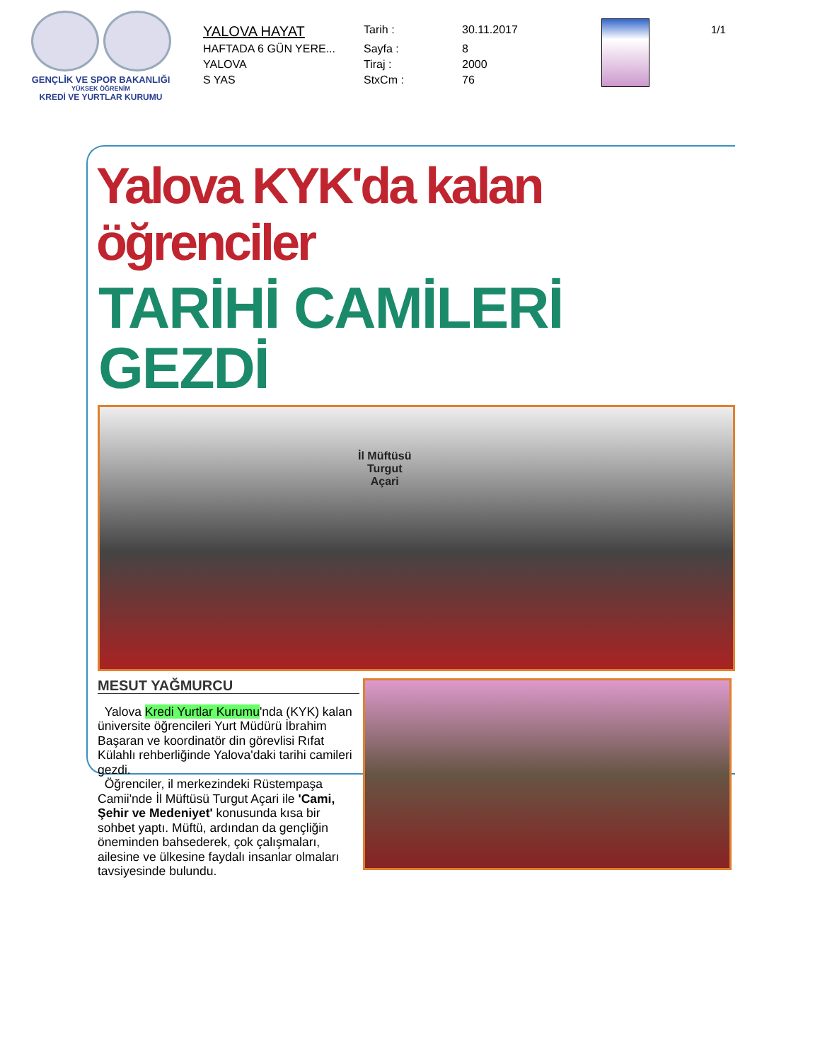GENÇLİK VE SPOR BAKANLIĞI
YÜKSEK ÖĞRENİM
KREDİ VE YURTLAR KURUMU
| YALOVA HAYAT | Tarih : | 30.11.2017 |
| HAFTADA 6 GÜN YERE... | Sayfa : | 8 |
| YALOVA | Tiraj : | 2000 |
| S YAS | StxCm : | 76 |
1/1
Yalova KYK'da kalan öğrenciler
TARİHİ CAMİLERİ GEZDİ
İl Müftüsü
Turgut
Açari
MESUT YAĞMURCU
Yalova Kredi Yurtlar Kurumu'nda (KYK) kalan üniversite öğrencileri Yurt Müdürü İbrahim Başaran ve koordinatör din görevlisi Rıfat Külahlı rehberliğinde Yalova'daki tarihi camileri gezdi.
Öğrenciler, il merkezindeki Rüstempaşa Camii'nde İl Müftüsü Turgut Açari ile 'Cami, Şehir ve Medeniyet' konusunda kısa bir sohbet yaptı. Müftü, ardından da gençliğin öneminden bahsederek, çok çalışmaları, ailesine ve ülkesine faydalı insanlar olmaları tavsiyesinde bulundu.